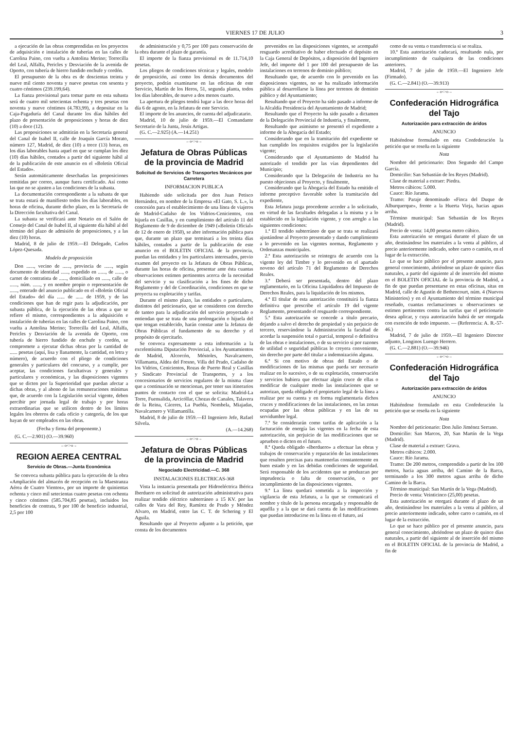VIERNES 17 DE JULIO 3
a ejecución de las obras comprendidas en los proyectos de adquisición e instalación de tuberías en las calles de Carolina Paino, con vuelta a Antolina Merino; Torrecilla del Leal, Alfalfa, Pericles y Desviación de la avenida de Oporto, con tubería de hierro fundido enchufe y cordón.
El presupuesto de la obra es de doscientas treinta y nueve mil ciento noventa y nueve pesetas con sesenta y cuatro céntimos (239.199,64).
La fianza provisional para tomar parte en esta subasta será de cuatro mil setecientas ochenta y tres pesetas con noventa y nueve céntimos (4.783,99), a depositar en la Caja-Pagaduría del Canal durante los días hábiles del plazo de presentación de proposiciones y horas de diez (10) a doce (12).
Las proposiciones se admitirán en la Secretaría general del Canal de Isabel II, calle de Joaquín García Morato, número 127, Madrid, de diez (10) a trece (13) horas, en los días laborables hasta aquel en que se cumplan los diez (10) días hábiles, contados a partir del siguiente hábil al de la publicación de este anuncio en el «Boletín Oficial del Estado».
Serán automáticamente desechadas las proposiciones remitidas por correo, aunque fuera certificado. Así como las que no se ajusten a las condiciones de la subasta.
La documentación correspondiente a la subasta de que se trata estará de manifiesto todos los días laborables, en horas de oficina, durante dicho plazo, en la Secretaría de la Dirección facultativa del Canal.
La subasta se verificará ante Notario en el Salón de Consejo del Canal de Isabel II, al siguiente día hábil al del término del plazo de admisión de proposiciones, y a las diez (10) horas.
Madrid, 8 de julio de 1959.—El Delegado, Carlos López-Quesada.
Modelo de proposición
Don ......, vecino de ......, provincia de ......, según documento de identidad ......, expedido en ......, de ......, o carnet de contratista de ......, domiciliado en ......, calle de ......, núm. ......, y en nombre propio o representación de ......, enterado del anuncio publicado en el «Boletín Oficial del Estado» del día ...... de ...... de 1959, y de las condiciones que han de regir para la adjudicación, por subasta pública, de la ejecución de las obras a que se refiere el mismo, correspondientes a la adquisición e instalación de tuberías en las calles de Carolina Paino, con vuelta a Antolina Merino; Torrecilla del Leal, Alfalfa, Pericles y Desviación de la avenida de Oporto, con tubería de hierro fundido de enchufe y cordón, se compromete a ejecutar dichas obras por la cantidad de ...... pesetas (aquí, lisa y llanamente, la cantidad, en letra y número), de acuerdo con el pliego de condiciones generales y particulares del concurso, y a cumplir, por aceptar, las condiciones facultativas y generales y particulares y económicas, y las disposiciones vigentes que se dicten por la Superioridad que puedan afectar a dichas obras, y al abono de las remuneraciones mínimas que, de acuerdo con la Legislación social vigente, deben percibir por jornada legal de trabajo y por horas extraordinarias que se utilicen dentro de los límites legales los obreros de cada oficio y categoría, de los que hayan de ser empleados en las obras.
(Fecha y firma del proponente.)
(G. C.—2.901) (O.—39.960)
←o<>o→
REGION AEREA CENTRAL
Servicio de Obras.—Junta Económica
Se convoca subasta pública para la ejecución de la obra «Ampliación del almacén de recepción en la Maestranza Aérea de Cuatro Vientos», por un importe de quinientas ochenta y cinco mil setecientas cuatro pesetas con ochenta y cinco céntimos (585.704,85 pesetas), incluidos los beneficios de contrata, 9 por 100 de beneficio industrial, 2,5 por 100
de administración y 0,75 por 100 para conservación de la obra durante el plazo de garantía.
El importe de la fianza provisional es de 11.714,10 pesetas.
Los pliegos de condiciones técnicas y legales, modelo de proposición, así como los demás documentos del proyecto, podrán examinarse en las oficinas de este Servicio, Martín de los Heros, 51, segunda planta, todos los días laborables, de nueve a dos menos cuarto.
La apertura de pliegos tendrá lugar a las doce horas del día 6 de agosto, en la Jefatura de este Servicio.
El importe de los anuncios, de cuenta del adjudicatario.
Madrid, 10 de julio de 1959.—El Comandante Secretario de la Junta, Jesús Artigas.
(G. C.—2.925) (A.—14.251)
←o<>o→
Jefatura de Obras Públicas de la provincia de Madrid
Solicitud de Servicios de Transportes Mecánicos por Carretera
INFORMACION PUBLICA
Habiendo sido solicitada por don Juan Petisco Hernández, en nombre de la Empresa «El Gato, S. L.», la concesión para el establecimiento de una línea de viajeros de Madrid-Cadalso de los Vidrios-Cenicientos, con hijuela en Casillas, y en cumplimiento del artículo 11 del Reglamento de 9 de diciembre de 1949 («Boletín Oficial» de 12 de enero de 1950), se abre información pública para que, durante un plazo que terminará a los treinta días hábiles, contados a partir de la publicación de este anuncio en el BOLETIN OFICIAL de la provincia, puedan las entidades y los particulares interesados, previo examen del proyecto en la Jefatura de Obras Públicas, durante las horas de oficina, presentar ante ésta cuantas observaciones estimen pertinentes acerca de la necesidad del servicio y su clasificación a los fines de dicho Reglamento y del de Coordinación, condiciones en que se proyecta su explotación y tarifas.
Durante el mismo plazo, las entidades o particulares, distintos del peticionario, que se consideren con derecho de tanteo para la adjudicación del servicio proyectado o entiendan que se trata de una prolongación o hijuela del que tengan establecido, harán constar ante la Jefatura de Obras Públicas el fundamento de su derecho y el propósito de ejercitarlo.
Se convoca expresamente a esta información a la excelentísima Diputación Provincial, a los Ayuntamientos de Madrid, Alcorcón, Móstoles, Navalcarnero, Villamanta, Aldea del Fresno, Villa del Prado, Cadalso de los Vidrios, Cenicientos, Rozas de Puerto Real y Casillas y Sindicato Provincial de Transportes, y a los concesionarios de servicios regulares de la misma clase que a continuación se mencionan, por tener sus itinerarios puntos de contacto con el que se solicita: Madrid-La Torre, Fuensalida, Arcicóllar, Chozas de Canales, Talavera de la Reina, Cáceres, La Puebla, Nombela, Miajadas, Navalcarnero y Villamantilla.
Madrid, 8 de julio de 1959.—El Ingeniero Jefe, Rafael Silvela.
(A.—14.268)
←o<>o→
Jefatura de Obras Públicas de la provincia de Madrid
Negociado Electricidad.—C. 368
INSTALACIONES ELECTRICAS-368
Vista la instancia presentada por Hidroeléctrica Ibérica Iberduero en solicitud de autorización administrativa para realizar tendido eléctrico subterráneo a 15 KV. por las calles de Vara del Rey, Ramírez de Prado y Méndez Alvaro, en Madrid, entre las C. T. de Schering y El Aguila.
Resultando que al Proyecto adjunto a la petición, que consta de los documentos
prevenidos en las disposiciones vigentes, se acompañó resguardo acreditativo de haber efectuado el depósito en la Caja General de Depósitos, a disposición del Ingeniero Jefe, del importe del 1 por 100 del presupuesto de las instalaciones en terrenos de dominio público;
Resultando que, de acuerdo con lo prevenido en las disposiciones vigentes, no se ha realizado información pública al desarrollarse la línea por terrenos de dominio público y del Ayuntamiento;
Resultando que el Proyecto ha sido pasado a informe de la Alcaldía Presidencia del Ayuntamiento de Madrid;
Resultando que el Proyecto ha sido pasado a dictamen de la Delegación Provincial de Industria, y finalmente,
Resultando que asimismo se presentó el expediente a informe de la Abogacía del Estado;
Considerando que en la tramitación del expediente se han cumplido los requisitos exigidos por la legislación vigente;
Considerando que el Ayuntamiento de Madrid ha autorizado el tendido por las vías dependientes del Municipio;
Considerando que la Delegación de Industria no ha puesto objeciones al Proyecto, y finalmente,
Considerando que la Abogacía del Estado ha emitido el informe preceptivo favorable sobre la tramitación del expediente,
Esta Jefatura juzga procedente acceder a lo solicitado, en virtud de las facultades delegadas a la misma y a lo establecido en la legislación vigente, y con arreglo a las siguientes condiciones:
1.ª El tendido subterráneo de que se trata se realizará ajustándose al Proyecto presentado y dando cumplimiento a lo prevenido en las vigentes normas, Reglamento y Ordenanzas municipales.
2.ª Esta autorización se reintegra de acuerdo con la vigente ley del Timbre y lo prevenido en el apartado noveno del artículo 71 del Reglamento de Derechos Reales.
3.ª Deberá ser presentada, dentro del plazo reglamentario, en la Oficina Liquidadora del Impuesto de Derechos Reales, para la liquidación de los mismos.
4.ª El titular de esta autorización constituirá la fianza definitiva que prescribe el artículo 19 del vigente Reglamento, presentando el resguardo correspondiente.
5.ª Esta autorización se concede a título precario, dejando a salvo el derecho de propiedad y sin perjuicio de tercero, reservándose la Administración la facultad de acordar la suspensión total o parcial, temporal o definitiva de las obras e instalaciones, o de su servicio si por razones de utilidad o seguridad públicas lo creyera conveniente, sin derecho por parte del titular a indemnización alguna.
6.ª Si con motivo de obras del Estado o de modificaciones de las mismas que pueda ser necesario realizar en lo sucesivo, o de su explotación, conservación y servicios hubiera que efectuar algún cruce de ellas o modificar de cualquier modo las instalaciones que se autorizan, queda obligado el propietario legal de la línea a realizar por su cuenta y en forma reglamentaria dichos cruces y modificaciones de las instalaciones, en las zonas ocupadas por las obras públicas y en las de su servidumbre legal.
7.ª Se considerarán como tarifas de aplicación a la facturación de energía las vigentes en la fecha de esta autorización, sin perjuicio de las modificaciones que se aprueben o dicten en el futuro.
8.ª Queda obligado «Iberduero» a efectuar las obras y trabajos de conservación y reparación de las instalaciones que resulten precisas para mantenerlas constantemente en buen estado y en las debidas condiciones de seguridad. Será responsable de los accidentes que se produzcan por imprudencia o falta de conservación, o por incumplimiento de las disposiciones vigentes.
9.ª La línea quedará sometida a la inspección y vigilancia de esta Jefatura, a la que se comunicará el nombre y título de la persona encargada y responsable de aquélla y a la que se dará cuenta de las modificaciones que puedan introducirse en la línea en el futuro, así
como de su venta o transferencia si se realiza.
10.ª Esta autorización caducará, resultando nula, por incumplimiento de cualquiera de las condiciones anteriores.
Madrid, 7 de julio de 1959.—El Ingeniero Jefe (Firmado).
(G. C.—2.841) (O.—39.913)
←o<>o→
Confederación Hidrográfica del Tajo
Autorización para extracción de áridos
ANUNCIO
Habiéndose formulado en esta Confederación la petición que se reseña en la siguiente
Nota
Nombre del peticionario: Don Segundo del Campo García.
Domicilio: San Sebastián de los Reyes (Madrid).
Clase de material a extraer: Piedra.
Metros cúbicos: 5.000.
Cauce: Río Jarama.
Tramo: Paraje denominado «Finca del Duque de Alburquerque», frente a la Huerta Vieja, hacias aguas arriba.
Término municipal: San Sebastián de los Reyes (Madrid).
Precio de venta: 14,00 pesetas metro cúbico.
Esta autorización se otorgará durante el plazo de un año, destinándose los materiales a la venta al público, al precio anteriormente indicado, sobre carro o camión, en el lugar de la extracción.
Lo que se hace público por el presente anuncio, para general conocimiento, abriéndose un plazo de quince días naturales, a partir del siguiente al de inserción del mismo en el BOLETIN OFICIAL de la provincia de Madrid, a fin de que puedan presentarse en estas oficinas, sitas en Madrid, calle de Agustín de Bethencourt, núm. 4 (Nuevos Ministerios) y en el Ayuntamiento del término municipal reseñado, cuantas reclamaciones u observaciones se estimen pertinentes contra las tarifas que el peticionario desea aplicar, y cuya autorización habrá de ser otorgada con exención de todo impuesto. — (Referencia: A. R.-57-46.)
Madrid, 7 de julio de 1959.—El Ingeniero Director adjunto, Longinos Luengo Herrero.
(G. C.—2.881) (O.—39.946)
←o<>o→
Confederación Hidrográfica del Tajo
Autorización para extracción de áridos
ANUNCIO
Habiéndose formulado en esta Confederación la petición que se reseña en la siguiente
Nota
Nombre del peticionario: Don Julio Jiménez Serrano.
Domicilio: San Marcos, 20, San Martín de la Vega (Madrid).
Clase de material a extraer: Grava.
Metros cúbicos: 2.000.
Cauce: Río Jarama.
Tramo: De 200 metros, comprendido a partir de los 100 metros, hacia aguas arriba, del Camino de la Barca, terminando a los 300 metros aguas arriba de dicho Camino de la Barca.
Término municipal: San Martín de la Vega (Madrid).
Precio de venta: Veinticinco (25,00) pesetas.
Esta autorización se otorgará durante el plazo de un año, destinándose los materiales a la venta al público, al precio anteriormente indicado, sobre carro o camión, en el lugar de la extracción.
Lo que se hace público por el presente anuncio, para general conocimiento, abriéndose un plazo de quince días naturales, a partir del siguiente al de inserción del mismo en el BOLETIN OFICIAL de la provincia de Madrid, a fin de